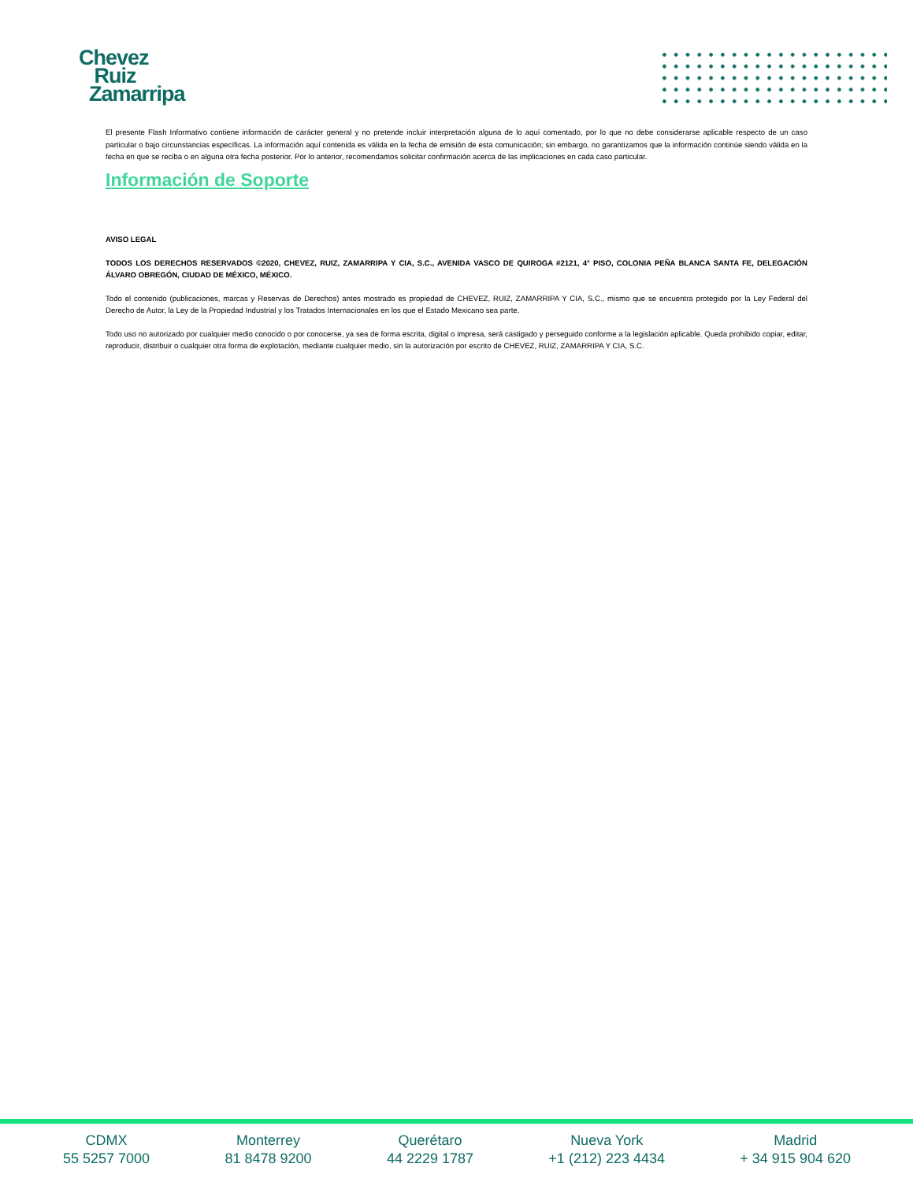Chevez
Ruiz
Zamarripa
El presente Flash Informativo contiene información de carácter general y no pretende incluir interpretación alguna de lo aquí comentado, por lo que no debe considerarse aplicable respecto de un caso particular o bajo circunstancias específicas. La información aquí contenida es válida en la fecha de emisión de esta comunicación; sin embargo, no garantizamos que la información continúe siendo válida en la fecha en que se reciba o en alguna otra fecha posterior. Por lo anterior, recomendamos solicitar confirmación acerca de las implicaciones en cada caso particular.
Información de Soporte
AVISO LEGAL
TODOS LOS DERECHOS RESERVADOS ©2020, CHEVEZ, RUIZ, ZAMARRIPA Y CIA, S.C., AVENIDA VASCO DE QUIROGA #2121, 4° PISO, COLONIA PEÑA BLANCA SANTA FE, DELEGACIÓN ÁLVARO OBREGÓN, CIUDAD DE MÉXICO, MÉXICO.
Todo el contenido (publicaciones, marcas y Reservas de Derechos) antes mostrado es propiedad de CHEVEZ, RUIZ, ZAMARRIPA Y CIA, S.C., mismo que se encuentra protegido por la Ley Federal del Derecho de Autor, la Ley de la Propiedad Industrial y los Tratados Internacionales en los que el Estado Mexicano sea parte.
Todo uso no autorizado por cualquier medio conocido o por conocerse, ya sea de forma escrita, digital o impresa, será castigado y perseguido conforme a la legislación aplicable. Queda prohibido copiar, editar, reproducir, distribuir o cualquier otra forma de explotación, mediante cualquier medio, sin la autorización por escrito de CHEVEZ, RUIZ, ZAMARRIPA Y CIA, S.C.
CDMX
55 5257 7000
Monterrey
81 8478 9200
Querétaro
44 2229 1787
Nueva York
+1 (212) 223 4434
Madrid
+ 34 915 904 620